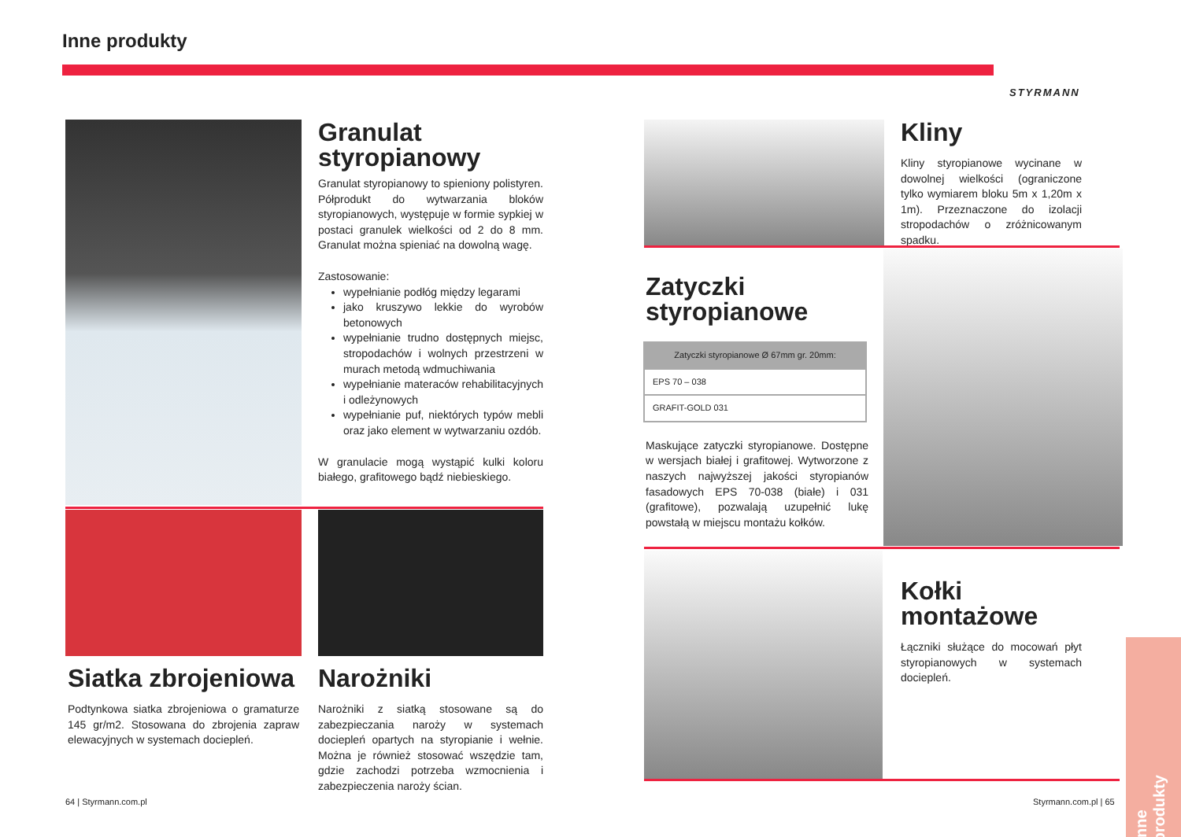Inne produkty
STYRMANN
Granulat styropianowy
Granulat styropianowy to spieniony polistyren. Półprodukt do wytwarzania bloków styropianowych, występuje w formie sypkiej w postaci granulek wielkości od 2 do 8 mm. Granulat można spieniać na dowolną wagę.
Zastosowanie:
wypełnianie podłóg między legarami
jako kruszywo lekkie do wyrobów betonowych
wypełnianie trudno dostępnych miejsc, stropodachów i wolnych przestrzeni w murach metodą wdmuchiwania
wypełnianie materaców rehabilitacyjnych i odleżynowych
wypełnianie puf, niektórych typów mebli oraz jako element w wytwarzaniu ozdób.
W granulacie mogą wystąpić kulki koloru białego, grafitowego bądź niebieskiego.
Siatka zbrojeniowa
Podtynkowa siatka zbrojeniowa o gramaturze 145 gr/m2. Stosowana do zbrojenia zapraw elewacyjnych w systemach dociepleń.
Narożniki
Narożniki z siatką stosowane są do zabezpieczania naroży w systemach dociepleń opartych na styropianie i wełnie. Można je również stosować wszędzie tam, gdzie zachodzi potrzeba wzmocnienia i zabezpieczenia naroży ścian.
64 | Styrmann.com.pl
Kliny
Kliny styropianowe wycinane w dowolnej wielkości (ograniczone tylko wymiarem bloku 5m x 1,20m x 1m). Przeznaczone do izolacji stropodachów o zróżnicowanym spadku.
Zatyczki styropianowe
| Zatyczki styropianowe Ø 67mm gr. 20mm: |
| --- |
| EPS 70 – 038 |
| GRAFIT-GOLD 031 |
Maskujące zatyczki styropianowe. Dostępne w wersjach białej i grafitowej. Wytworzone z naszych najwyższej jakości styropianów fasadowych EPS 70-038 (białe) i 031 (grafitowe), pozwalają uzupełnić lukę powstałą w miejscu montażu kołków.
Kołki montażowe
Łączniki służące do mocowań płyt styropianowych w systemach dociepleń.
Styrmann.com.pl | 65
Inne produkty